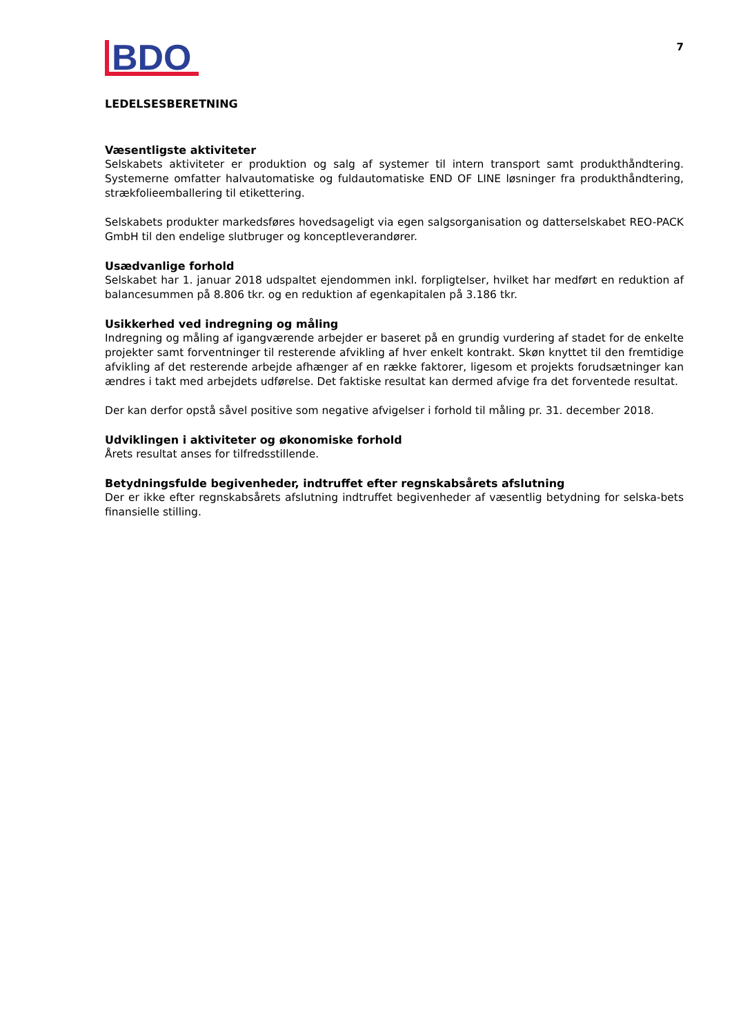BDO
7
LEDELSESBERETNING
Væsentligste aktiviteter
Selskabets aktiviteter er produktion og salg af systemer til intern transport samt produkthåndtering. Systemerne omfatter halvautomatiske og fuldautomatiske END OF LINE løsninger fra produkthåndtering, strækfolieemballering til etikettering.
Selskabets produkter markedsføres hovedsageligt via egen salgsorganisation og datterselskabet REO-PACK GmbH til den endelige slutbruger og konceptleverandører.
Usædvanlige forhold
Selskabet har 1. januar 2018 udspaltet ejendommen inkl. forpligtelser, hvilket har medført en reduktion af balancesummen på 8.806 tkr. og en reduktion af egenkapitalen på 3.186 tkr.
Usikkerhed ved indregning og måling
Indregning og måling af igangværende arbejder er baseret på en grundig vurdering af stadet for de enkelte projekter samt forventninger til resterende afvikling af hver enkelt kontrakt. Skøn knyttet til den fremtidige afvikling af det resterende arbejde afhænger af en række faktorer, ligesom et projekts forudsætninger kan ændres i takt med arbejdets udførelse. Det faktiske resultat kan dermed afvige fra det forventede resultat.
Der kan derfor opstå såvel positive som negative afvigelser i forhold til måling pr. 31. december 2018.
Udviklingen i aktiviteter og økonomiske forhold
Årets resultat anses for tilfredsstillende.
Betydningsfulde begivenheder, indtruffet efter regnskabsårets afslutning
Der er ikke efter regnskabsårets afslutning indtruffet begivenheder af væsentlig betydning for selska-bets finansielle stilling.